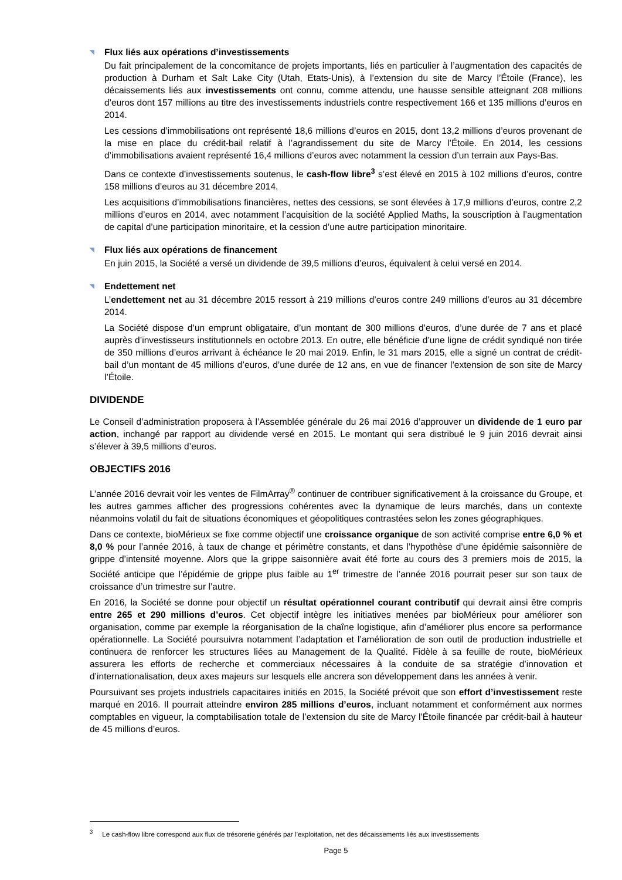◥ Flux liés aux opérations d’investissements
Du fait principalement de la concomitance de projets importants, liés en particulier à l’augmentation des capacités de production à Durham et Salt Lake City (Utah, Etats-Unis), à l’extension du site de Marcy l’Étoile (France), les décaissements liés aux investissements ont connu, comme attendu, une hausse sensible atteignant 208 millions d’euros dont 157 millions au titre des investissements industriels contre respectivement 166 et 135 millions d’euros en 2014.
Les cessions d’immobilisations ont représenté 18,6 millions d’euros en 2015, dont 13,2 millions d’euros provenant de la mise en place du crédit-bail relatif à l’agrandissement du site de Marcy l’Étoile. En 2014, les cessions d’immobilisations avaient représenté 16,4 millions d’euros avec notamment la cession d’un terrain aux Pays-Bas.
Dans ce contexte d’investissements soutenus, le cash-flow libre<sup>3</sup> s’est élevé en 2015 à 102 millions d’euros, contre 158 millions d’euros au 31 décembre 2014.
Les acquisitions d’immobilisations financières, nettes des cessions, se sont élevées à 17,9 millions d’euros, contre 2,2 millions d’euros en 2014, avec notamment l’acquisition de la société Applied Maths, la souscription à l’augmentation de capital d’une participation minoritaire, et la cession d’une autre participation minoritaire.
◥ Flux liés aux opérations de financement
En juin 2015, la Société a versé un dividende de 39,5 millions d’euros, équivalent à celui versé en 2014.
◥ Endettement net
L’endettement net au 31 décembre 2015 ressort à 219 millions d’euros contre 249 millions d’euros au 31 décembre 2014.
La Société dispose d’un emprunt obligataire, d’un montant de 300 millions d’euros, d’une durée de 7 ans et placé auprès d’investisseurs institutionnels en octobre 2013. En outre, elle bénéficie d’une ligne de crédit syndiqué non tirée de 350 millions d’euros arrivant à échéance le 20 mai 2019. Enfin, le 31 mars 2015, elle a signé un contrat de crédit-bail d’un montant de 45 millions d’euros, d’une durée de 12 ans, en vue de financer l’extension de son site de Marcy l’Étoile.
DIVIDENDE
Le Conseil d’administration proposera à l’Assemblée générale du 26 mai 2016 d’approuver un dividende de 1 euro par action, inchangé par rapport au dividende versé en 2015. Le montant qui sera distribué le 9 juin 2016 devrait ainsi s’élever à 39,5 millions d’euros.
OBJECTIFS 2016
L’année 2016 devrait voir les ventes de FilmArray<sup>®</sup> continuer de contribuer significativement à la croissance du Groupe, et les autres gammes afficher des progressions cohérentes avec la dynamique de leurs marchés, dans un contexte néanmoins volatil du fait de situations économiques et géopolitiques contrastées selon les zones géographiques.
Dans ce contexte, bioMérieux se fixe comme objectif une croissance organique de son activité comprise entre 6,0 % et 8,0 % pour l’année 2016, à taux de change et périmètre constants, et dans l’hypothèse d’une épidémie saisonnière de grippe d’intensité moyenne. Alors que la grippe saisonnière avait été forte au cours des 3 premiers mois de 2015, la Société anticipe que l’épidémie de grippe plus faible au 1<sup>er</sup> trimestre de l’année 2016 pourrait peser sur son taux de croissance d’un trimestre sur l’autre.
En 2016, la Société se donne pour objectif un résultat opérationnel courant contributif qui devrait ainsi être compris entre 265 et 290 millions d’euros. Cet objectif intègre les initiatives menées par bioMérieux pour améliorer son organisation, comme par exemple la réorganisation de la chaîne logistique, afin d’améliorer plus encore sa performance opérationnelle. La Société poursuivra notamment l’adaptation et l’amélioration de son outil de production industrielle et continuera de renforcer les structures liées au Management de la Qualité. Fidèle à sa feuille de route, bioMérieux assurera les efforts de recherche et commerciaux nécessaires à la conduite de sa stratégie d’innovation et d’internationalisation, deux axes majeurs sur lesquels elle ancrera son développement dans les années à venir.
Poursuivant ses projets industriels capacitaires initiés en 2015, la Société prévoit que son effort d’investissement reste marqué en 2016. Il pourrait atteindre environ 285 millions d’euros, incluant notamment et conformément aux normes comptables en vigueur, la comptabilisation totale de l’extension du site de Marcy l’Étoile financée par crédit-bail à hauteur de 45 millions d’euros.
<sup>3</sup> Le cash-flow libre correspond aux flux de trésorerie générés par l’exploitation, net des décaissements liés aux investissements
Page 5